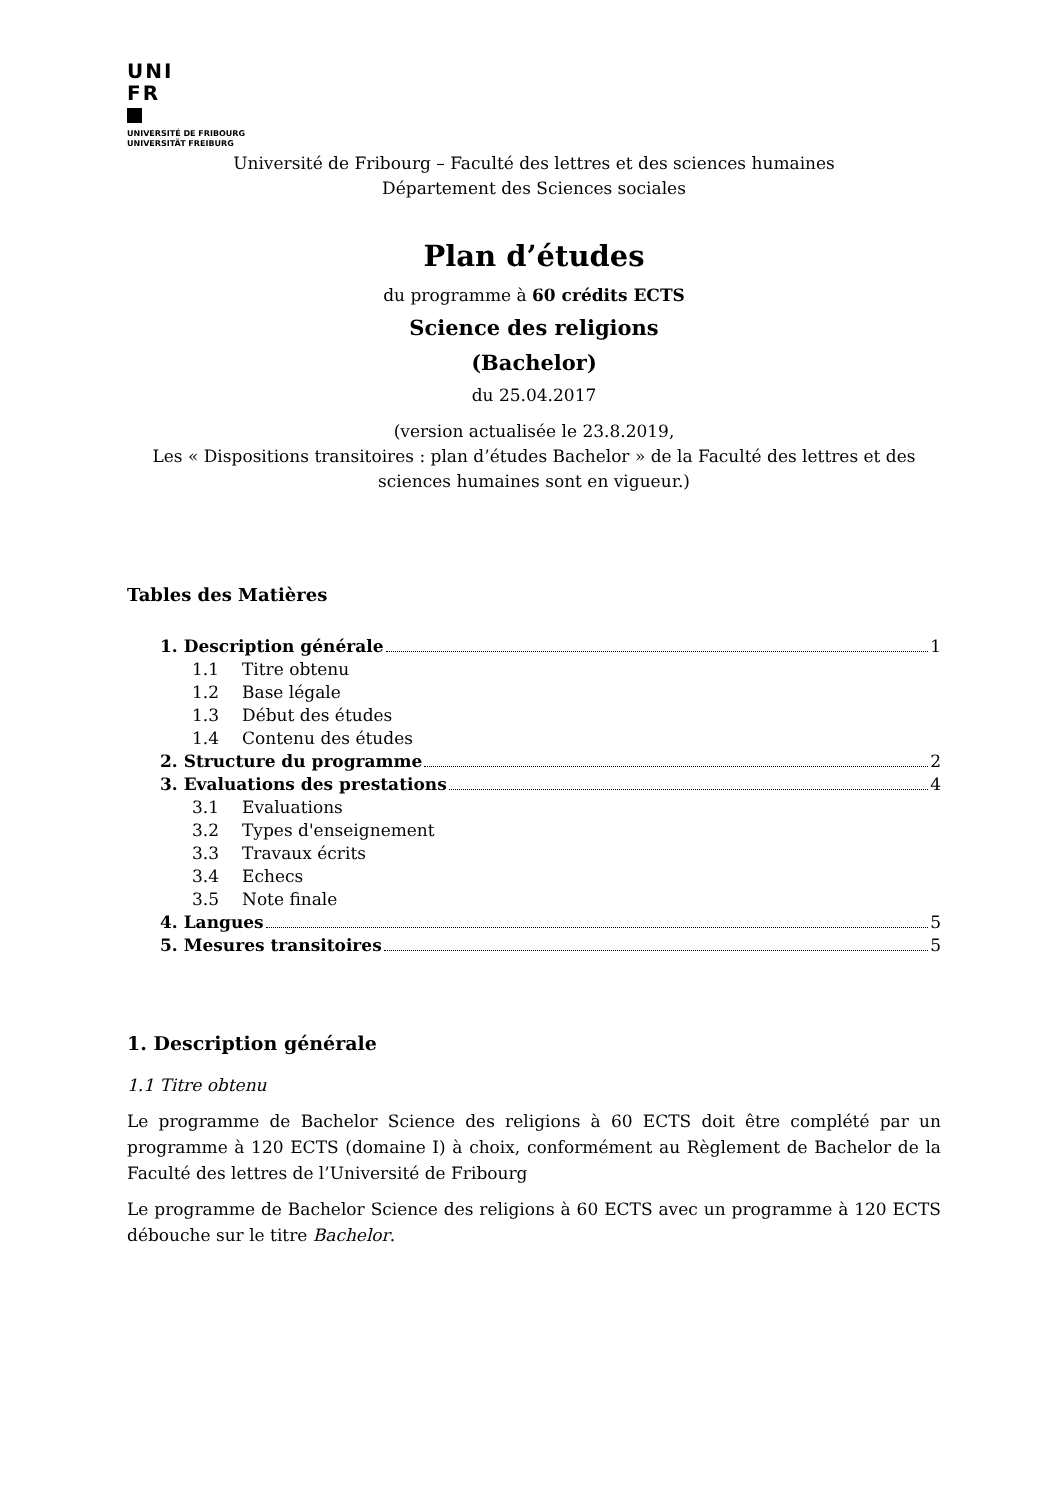UNI
FR
UNIVERSITÉ DE FRIBOURG
UNIVERSITÄT FREIBURG
Université de Fribourg – Faculté des lettres et des sciences humaines
Département des Sciences sociales
Plan d’études
du programme à 60 crédits ECTS
Science des religions
(Bachelor)
du 25.04.2017
(version actualisée le 23.8.2019,
Les « Dispositions transitoires : plan d’études Bachelor » de la Faculté des lettres et des sciences humaines sont en vigueur.)
Tables des Matières
1. Description générale 1
1.1 Titre obtenu
1.2 Base légale
1.3 Début des études
1.4 Contenu des études
2. Structure du programme 2
3. Evaluations des prestations 4
3.1 Evaluations
3.2 Types d'enseignement
3.3 Travaux écrits
3.4 Echecs
3.5 Note finale
4. Langues 5
5. Mesures transitoires 5
1. Description générale
1.1 Titre obtenu
Le programme de Bachelor Science des religions à 60 ECTS doit être complété par un programme à 120 ECTS (domaine I) à choix, conformément au Règlement de Bachelor de la Faculté des lettres de l’Université de Fribourg
Le programme de Bachelor Science des religions à 60 ECTS avec un programme à 120 ECTS débouche sur le titre Bachelor.